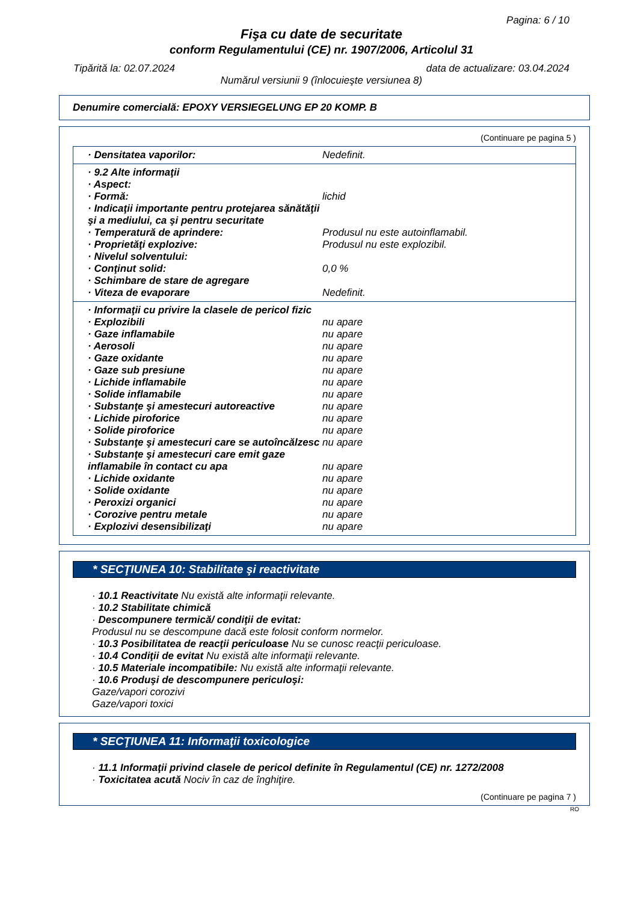Pagina: 6 / 10
Fişa cu date de securitate
conform Regulamentului (CE) nr. 1907/2006, Articolul 31
Tipărită la: 02.07.2024 data de actualizare: 03.04.2024
Numărul versiunii 9 (înlocuieşte versiunea 8)
Denumire comercială: EPOXY VERSIEGELUNG EP 20 KOMP. B
(Continuare pe pagina 5 )
· Densitatea vaporilor: Nedefinit.
· 9.2 Alte informaţii
· Aspect:
· Formă: lichid
· Indicaţii importante pentru protejarea sănătăţii şi a mediului, ca şi pentru securitate
· Temperatură de aprindere: Produsul nu este autoinflamabil.
· Proprietăţi explozive: Produsul nu este explozibil.
· Nivelul solventului:
· Conţinut solid: 0,0 %
· Schimbare de stare de agregare
· Viteza de evaporare Nedefinit.
· Informaţii cu privire la clasele de pericol fizic
· Explozibili nu apare
· Gaze inflamabile nu apare
· Aerosoli nu apare
· Gaze oxidante nu apare
· Gaze sub presiune nu apare
· Lichide inflamabile nu apare
· Solide inflamabile nu apare
· Substanţe şi amestecuri autoreactive nu apare
· Lichide piroforice nu apare
· Solide piroforice nu apare
· Substanţe şi amestecuri care se autoîncălzesc nu apare
· Substanţe şi amestecuri care emit gaze inflamabile în contact cu apa nu apare
· Lichide oxidante nu apare
· Solide oxidante nu apare
· Peroxizi organici nu apare
· Corozive pentru metale nu apare
· Explozivi desensibilizaţi nu apare
* SECŢIUNEA 10: Stabilitate şi reactivitate
· 10.1 Reactivitate Nu există alte informaţii relevante.
· 10.2 Stabilitate chimică
· Descompunere termică/ condiţii de evitat:
Produsul nu se descompune dacă este folosit conform normelor.
· 10.3 Posibilitatea de reacţii periculoase Nu se cunosc reacţii periculoase.
· 10.4 Condiţii de evitat Nu există alte informaţii relevante.
· 10.5 Materiale incompatibile: Nu există alte informaţii relevante.
· 10.6 Produşi de descompunere periculoşi:
Gaze/vapori corozivi
Gaze/vapori toxici
* SECŢIUNEA 11: Informaţii toxicologice
· 11.1 Informaţii privind clasele de pericol definite în Regulamentul (CE) nr. 1272/2008
· Toxicitatea acută Nociv în caz de înghiţire.
(Continuare pe pagina 7 )
RO